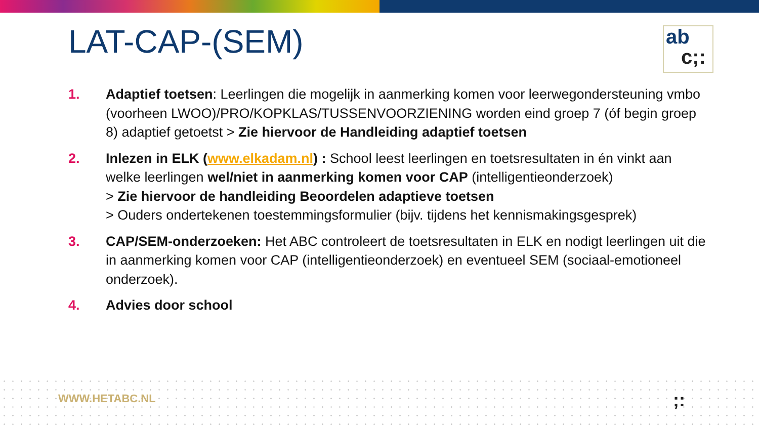LAT-CAP-(SEM)
ab
c;:
1. Adaptief toetsen: Leerlingen die mogelijk in aanmerking komen voor leerwegondersteuning vmbo (voorheen LWOO)/PRO/KOPKLAS/TUSSENVOORZIENING worden eind groep 7 (óf begin groep 8) adaptief getoetst > Zie hiervoor de Handleiding adaptief toetsen
2. Inlezen in ELK (www.elkadam.nl) : School leest leerlingen en toetsresultaten in én vinkt aan welke leerlingen wel/niet in aanmerking komen voor CAP (intelligentieonderzoek)
> Zie hiervoor de handleiding Beoordelen adaptieve toetsen
> Ouders ondertekenen toestemmingsformulier (bijv. tijdens het kennismakingsgesprek)
3. CAP/SEM-onderzoeken: Het ABC controleert de toetsresultaten in ELK en nodigt leerlingen uit die in aanmerking komen voor CAP (intelligentieonderzoek) en eventueel SEM (sociaal-emotioneel onderzoek).
4. Advies door school
WWW.HETABC.NL ;: